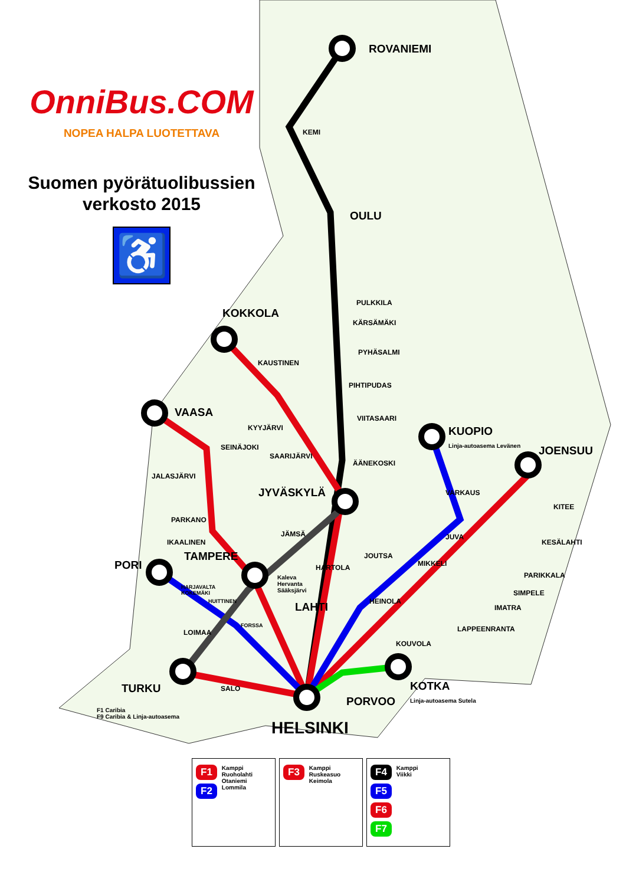OnniBus.COM
NOPEA HALPA LUOTETTAVA
Suomen pyörätuolibussien verkosto 2015
♿
ROVANIEMI
KEMI
OULU
PULKKILA
KÄRSÄMÄKI
PYHÄSALMI
PIHTIPUDAS
VIITASAARI
ÄÄNEKOSKI
KOKKOLA
KAUSTINEN
KYYJÄRVI
SAARIJÄRVI
VAASA
SEINÄJOKI
JALASJÄRVI
PARKANO
IKAALINEN
JYVÄSKYLÄ
JÄMSÄ
TAMPERE
PORI HARTOLA
JOUTSA
LAHTI HEINOLA
KUOPIO
Linja-autoasema Levänen JOENSUU
VARKAUS
JUVA
MIKKELI
KITEE
KESÄLAHTI
PARIKKALA
SIMPELE
IMATRA
LAPPEENRANTA
KOUVOLA
KOTKA
Linja-autoasema Sutela PORVOO
HELSINKI
TURKU
F1 Caribia
F9 Caribia & Linja-autoasema
SALO
LOIMAA
FORSSA
HARJAVALTA
KOKEMÄKI
HUITTINEN
Kaleva
Hervanta
Sääksjärvi
F1
F2
Kamppi
Ruoholahti
Otaniemi
Lommila
F3
Kamppi
Ruskeasuo
Keimola
F4
F5
F6
F7
Kamppi
Viikki